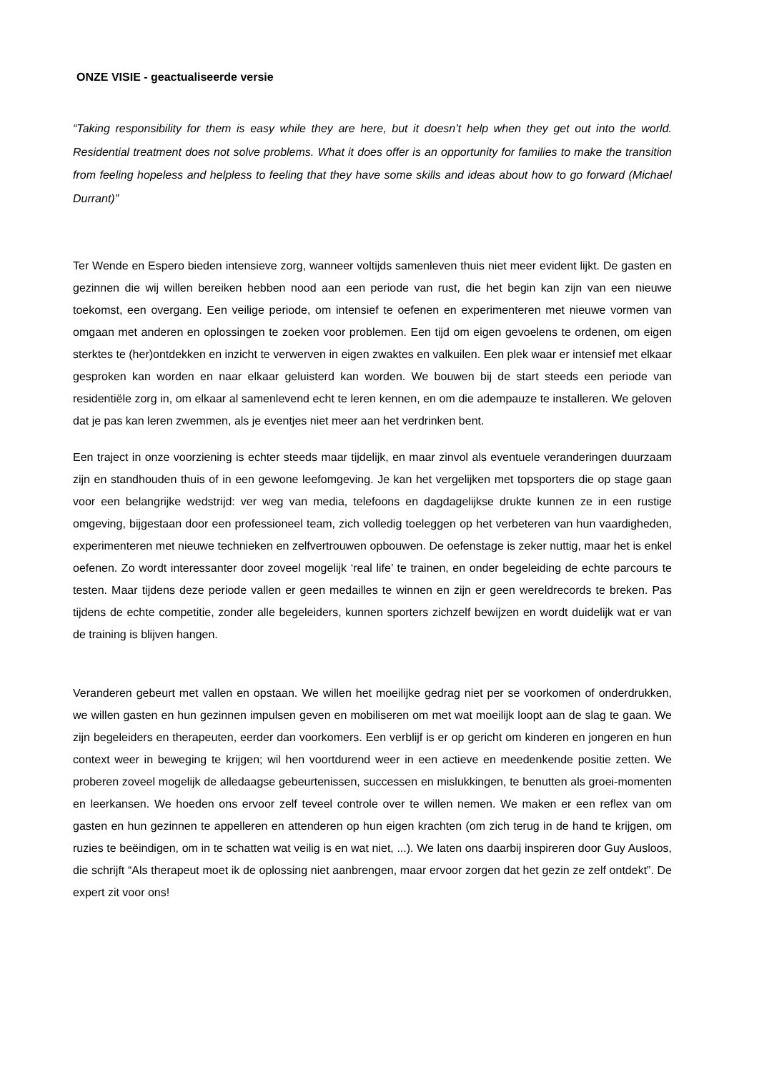ONZE VISIE - geactualiseerde versie
“Taking responsibility for them is easy while they are here, but it doesn’t help when they get out into the world. Residential treatment does not solve problems. What it does offer is an opportunity for families to make the transition from feeling hopeless and helpless to feeling that they have some skills and ideas about how to go forward (Michael Durrant)”
Ter Wende en Espero bieden intensieve zorg, wanneer voltijds samenleven thuis niet meer evident lijkt. De gasten en gezinnen die wij willen bereiken hebben nood aan een periode van rust, die het begin kan zijn van een nieuwe toekomst, een overgang. Een veilige periode, om intensief te oefenen en experimenteren met nieuwe vormen van omgaan met anderen en oplossingen te zoeken voor problemen. Een tijd om eigen gevoelens te ordenen, om eigen sterktes te (her)ontdekken en inzicht te verwerven in eigen zwaktes en valkuilen. Een plek waar er intensief met elkaar gesproken kan worden en naar elkaar geluisterd kan worden. We bouwen bij de start steeds een periode van residentiële zorg in, om elkaar al samenlevend echt te leren kennen, en om die adempauze te installeren. We geloven dat je pas kan leren zwemmen, als je eventjes niet meer aan het verdrinken bent.
Een traject in onze voorziening is echter steeds maar tijdelijk, en maar zinvol als eventuele veranderingen duurzaam zijn en standhouden thuis of in een gewone leefomgeving. Je kan het vergelijken met topsporters die op stage gaan voor een belangrijke wedstrijd: ver weg van media, telefoons en dagdagelijkse drukte kunnen ze in een rustige omgeving, bijgestaan door een professioneel team, zich volledig toeleggen op het verbeteren van hun vaardigheden, experimenteren met nieuwe technieken en zelfvertrouwen opbouwen. De oefenstage is zeker nuttig, maar het is enkel oefenen. Zo wordt interessanter door zoveel mogelijk ‘real life’ te trainen, en onder begeleiding de echte parcours te testen. Maar tijdens deze periode vallen er geen medailles te winnen en zijn er geen wereldrecords te breken. Pas tijdens de echte competitie, zonder alle begeleiders, kunnen sporters zichzelf bewijzen en wordt duidelijk wat er van de training is blijven hangen.
Veranderen gebeurt met vallen en opstaan. We willen het moeilijke gedrag niet per se voorkomen of onderdrukken, we willen gasten en hun gezinnen impulsen geven en mobiliseren om met wat moeilijk loopt aan de slag te gaan. We zijn begeleiders en therapeuten, eerder dan voorkomers. Een verblijf is er op gericht om kinderen en jongeren en hun context weer in beweging te krijgen; wil hen voortdurend weer in een actieve en meedenkende positie zetten. We proberen zoveel mogelijk de alledaagse gebeurtenissen, successen en mislukkingen, te benutten als groei-momenten en leerkansen. We hoeden ons ervoor zelf teveel controle over te willen nemen. We maken er een reflex van om gasten en hun gezinnen te appelleren en attenderen op hun eigen krachten (om zich terug in de hand te krijgen, om ruzies te beëindigen, om in te schatten wat veilig is en wat niet, ...). We laten ons daarbij inspireren door Guy Ausloos, die schrijft “Als therapeut moet ik de oplossing niet aanbrengen, maar ervoor zorgen dat het gezin ze zelf ontdekt”. De expert zit voor ons!